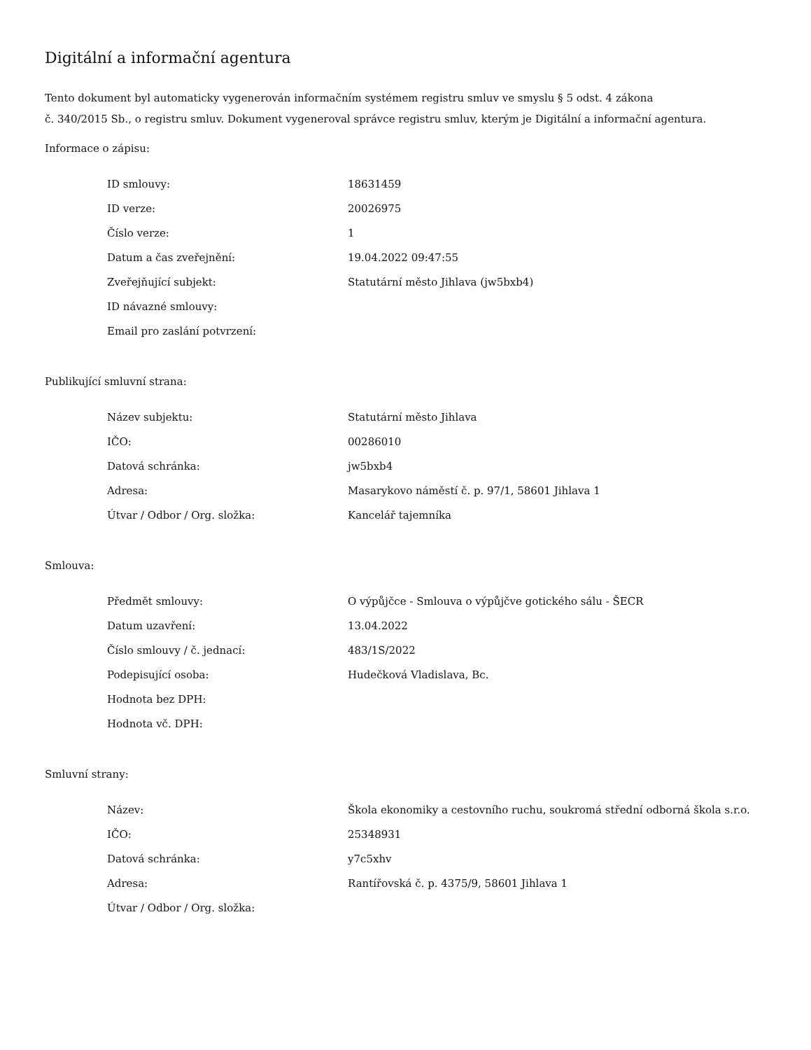Digitální a informační agentura
Tento dokument byl automaticky vygenerován informačním systémem registru smluv ve smyslu § 5 odst. 4 zákona
č. 340/2015 Sb., o registru smluv. Dokument vygeneroval správce registru smluv, kterým je Digitální a informační agentura.
Informace o zápisu:
| ID smlouvy: | 18631459 |
| ID verze: | 20026975 |
| Číslo verze: | 1 |
| Datum a čas zveřejnění: | 19.04.2022 09:47:55 |
| Zveřejňující subjekt: | Statutární město Jihlava (jw5bxb4) |
| ID návazné smlouvy: | |
| Email pro zaslání potvrzení: | |
Publikující smluvní strana:
| Název subjektu: | Statutární město Jihlava |
| IČO: | 00286010 |
| Datová schránka: | jw5bxb4 |
| Adresa: | Masarykovo náměstí č. p. 97/1, 58601 Jihlava 1 |
| Útvar / Odbor / Org. složka: | Kancelář tajemníka |
Smlouva:
| Předmět smlouvy: | O výpůjčce - Smlouva o výpůjčve gotického sálu - ŠECR |
| Datum uzavření: | 13.04.2022 |
| Číslo smlouvy / č. jednací: | 483/1S/2022 |
| Podepisující osoba: | Hudečková Vladislava, Bc. |
| Hodnota bez DPH: | |
| Hodnota vč. DPH: | |
Smluvní strany:
| Název: | Škola ekonomiky a cestovního ruchu, soukromá střední odborná škola s.r.o. |
| IČO: | 25348931 |
| Datová schránka: | y7c5xhv |
| Adresa: | Rantířovská č. p. 4375/9, 58601 Jihlava 1 |
| Útvar / Odbor / Org. složka: | |